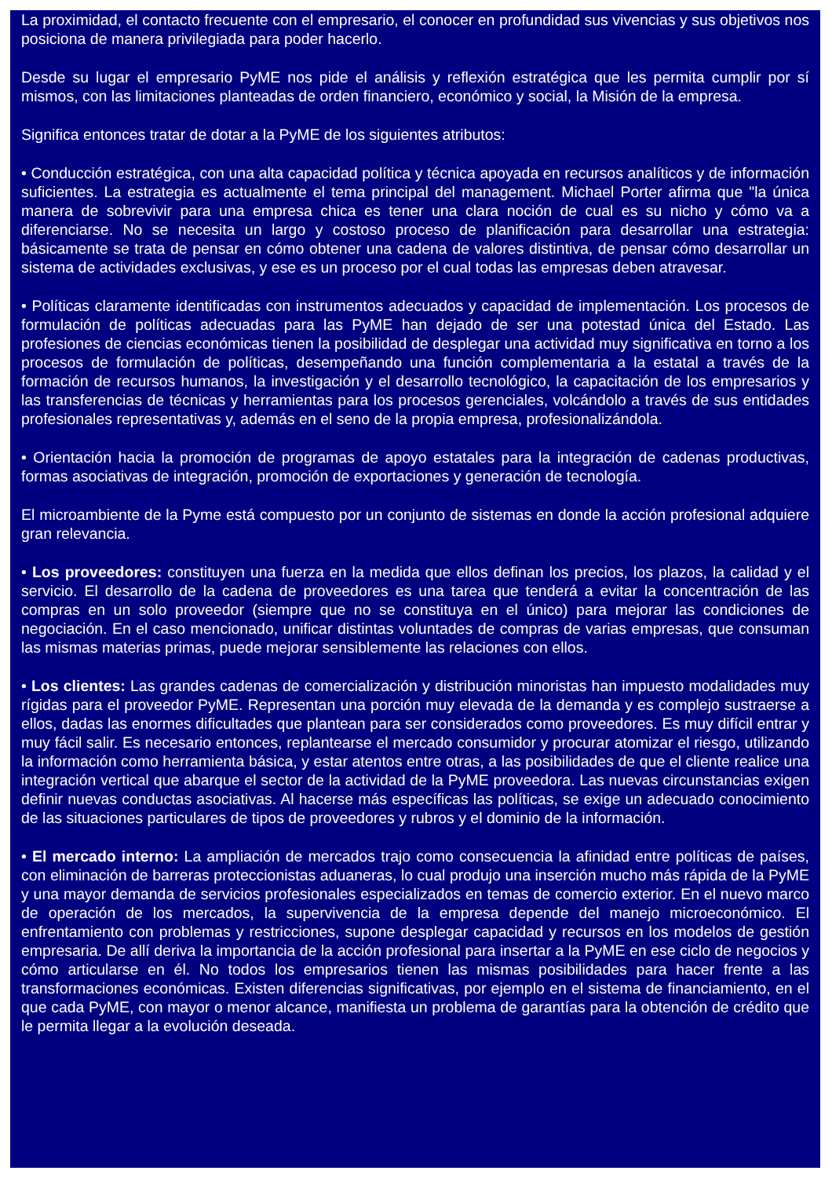La proximidad, el contacto frecuente con el empresario, el conocer en profundidad sus vivencias y sus objetivos nos posiciona de manera privilegiada para poder hacerlo.
Desde su lugar el empresario PyME nos pide el análisis y reflexión estratégica que les permita cumplir por sí mismos, con las limitaciones planteadas de orden financiero, económico y social, la Misión de la empresa.
Significa entonces tratar de dotar a la PyME de los siguientes atributos:
• Conducción estratégica, con una alta capacidad política y técnica apoyada en recursos analíticos y de información suficientes. La estrategia es actualmente el tema principal del management. Michael Porter afirma que "la única manera de sobrevivir para una empresa chica es tener una clara noción de cual es su nicho y cómo va a diferenciarse. No se necesita un largo y costoso proceso de planificación para desarrollar una estrategia: básicamente se trata de pensar en cómo obtener una cadena de valores distintiva, de pensar cómo desarrollar un sistema de actividades exclusivas, y ese es un proceso por el cual todas las empresas deben atravesar.
• Políticas claramente identificadas con instrumentos adecuados y capacidad de implementación. Los procesos de formulación de políticas adecuadas para las PyME han dejado de ser una potestad única del Estado. Las profesiones de ciencias económicas tienen la posibilidad de desplegar una actividad muy significativa en torno a los procesos de formulación de políticas, desempeñando una función complementaria a la estatal a través de la formación de recursos humanos, la investigación y el desarrollo tecnológico, la capacitación de los empresarios y las transferencias de técnicas y herramientas para los procesos gerenciales, volcándolo a través de sus entidades profesionales representativas y, además en el seno de la propia empresa, profesionalizándola.
• Orientación hacia la promoción de programas de apoyo estatales para la integración de cadenas productivas, formas asociativas de integración, promoción de exportaciones y generación de tecnología.
El microambiente de la Pyme está compuesto por un conjunto de sistemas en donde la acción profesional adquiere gran relevancia.
• Los proveedores: constituyen una fuerza en la medida que ellos definan los precios, los plazos, la calidad y el servicio. El desarrollo de la cadena de proveedores es una tarea que tenderá a evitar la concentración de las compras en un solo proveedor (siempre que no se constituya en el único) para mejorar las condiciones de negociación. En el caso mencionado, unificar distintas voluntades de compras de varias empresas, que consuman las mismas materias primas, puede mejorar sensiblemente las relaciones con ellos.
• Los clientes: Las grandes cadenas de comercialización y distribución minoristas han impuesto modalidades muy rígidas para el proveedor PyME. Representan una porción muy elevada de la demanda y es complejo sustraerse a ellos, dadas las enormes dificultades que plantean para ser considerados como proveedores. Es muy difícil entrar y muy fácil salir. Es necesario entonces, replantearse el mercado consumidor y procurar atomizar el riesgo, utilizando la información como herramienta básica, y estar atentos entre otras, a las posibilidades de que el cliente realice una integración vertical que abarque el sector de la actividad de la PyME proveedora. Las nuevas circunstancias exigen definir nuevas conductas asociativas. Al hacerse más específicas las políticas, se exige un adecuado conocimiento de las situaciones particulares de tipos de proveedores y rubros y el dominio de la información.
• El mercado interno: La ampliación de mercados trajo como consecuencia la afinidad entre políticas de países, con eliminación de barreras proteccionistas aduaneras, lo cual produjo una inserción mucho más rápida de la PyME y una mayor demanda de servicios profesionales especializados en temas de comercio exterior. En el nuevo marco de operación de los mercados, la supervivencia de la empresa depende del manejo microeconómico. El enfrentamiento con problemas y restricciones, supone desplegar capacidad y recursos en los modelos de gestión empresaria. De allí deriva la importancia de la acción profesional para insertar a la PyME en ese ciclo de negocios y cómo articularse en él. No todos los empresarios tienen las mismas posibilidades para hacer frente a las transformaciones económicas. Existen diferencias significativas, por ejemplo en el sistema de financiamiento, en el que cada PyME, con mayor o menor alcance, manifiesta un problema de garantías para la obtención de crédito que le permita llegar a la evolución deseada.